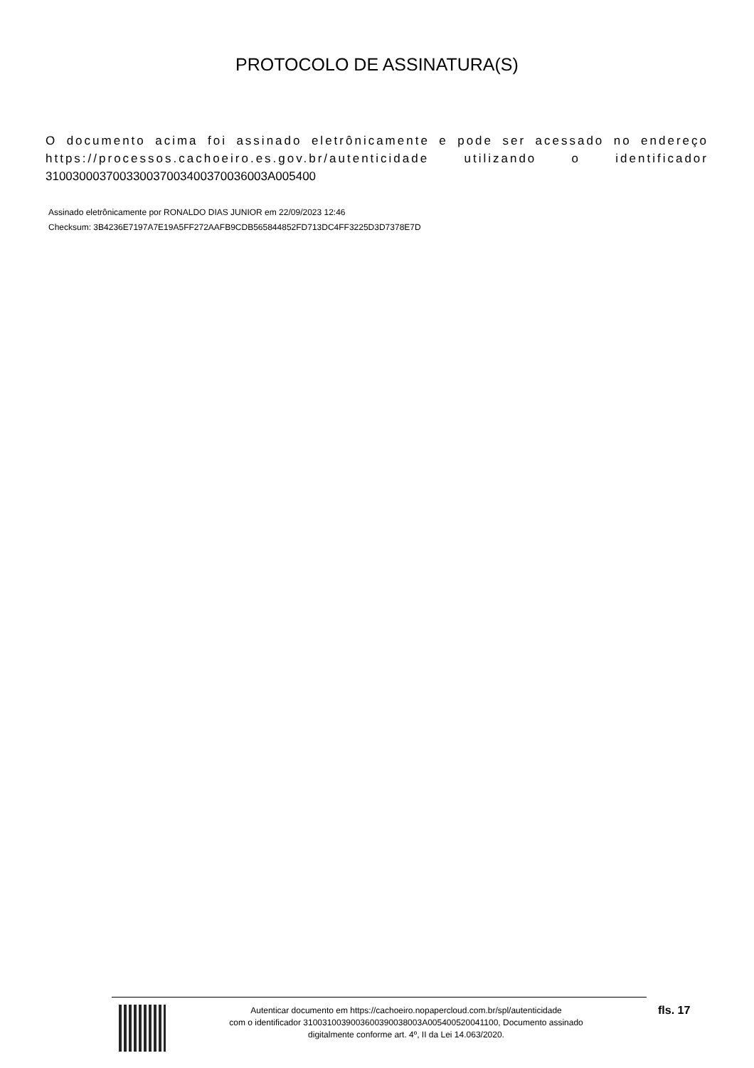PROTOCOLO DE ASSINATURA(S)
O documento acima foi assinado eletrônicamente e pode ser acessado no endereço https://processos.cachoeiro.es.gov.br/autenticidade utilizando o identificador 310030003700330037003400370036003A005400
Assinado eletrônicamente por RONALDO DIAS JUNIOR em 22/09/2023 12:46
Checksum: 3B4236E7197A7E19A5FF272AAFB9CDB565844852FD713DC4FF3225D3D7378E7D
Autenticar documento em https://cachoeiro.nopapercloud.com.br/spl/autenticidade
com o identificador 3100310039003600390038003A005400520041100, Documento assinado
digitalmente conforme art. 4º, II da Lei 14.063/2020.
fls. 17